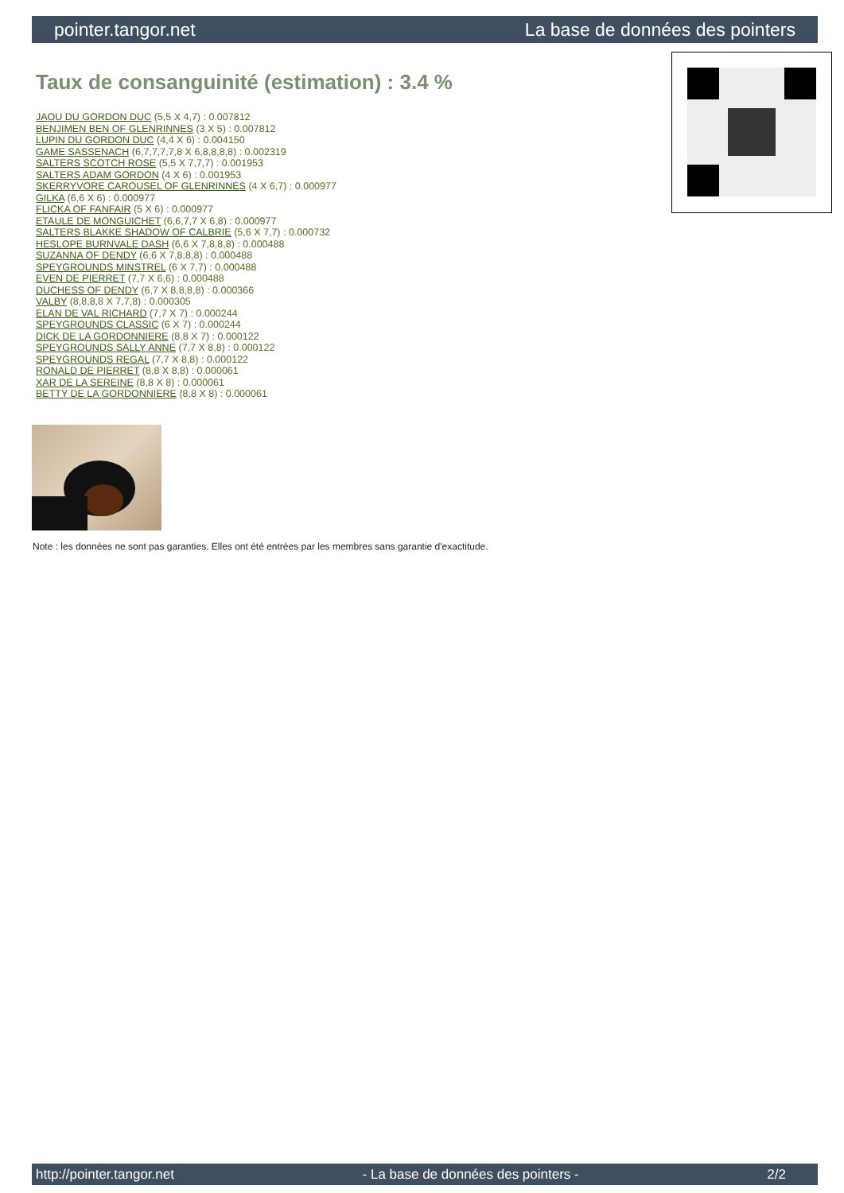pointer.tangor.net La base de données des pointers
Taux de consanguinité (estimation) : 3.4 %
JAOU DU GORDON DUC (5,5 X 4,7) : 0.007812
BENJIMEN BEN OF GLENRINNES (3 X 5) : 0.007812
LUPIN DU GORDON DUC (4,4 X 6) : 0.004150
GAME SASSENACH (6,7,7,7,7,8 X 6,8,8,8,8) : 0.002319
SALTERS SCOTCH ROSE (5,5 X 7,7,7) : 0.001953
SALTERS ADAM GORDON (4 X 6) : 0.001953
SKERRYVORE CAROUSEL OF GLENRINNES (4 X 6,7) : 0.000977
GILKA (6,6 X 6) : 0.000977
FLICKA OF FANFAIR (5 X 6) : 0.000977
ETAULE DE MONGUICHET (6,6,7,7 X 6,8) : 0.000977
SALTERS BLAKKE SHADOW OF CALBRIE (5,6 X 7,7) : 0.000732
HESLOPE BURNVALE DASH (6,6 X 7,8,8,8) : 0.000488
SUZANNA OF DENDY (6,6 X 7,8,8,8) : 0.000488
SPEYGROUNDS MINSTREL (6 X 7,7) : 0.000488
EVEN DE PIERRET (7,7 X 6,6) : 0.000488
DUCHESS OF DENDY (6,7 X 8,8,8,8) : 0.000366
VALBY (8,8,8,8 X 7,7,8) : 0.000305
ELAN DE VAL RICHARD (7,7 X 7) : 0.000244
SPEYGROUNDS CLASSIC (6 X 7) : 0.000244
DICK DE LA GORDONNIERE (8,8 X 7) : 0.000122
SPEYGROUNDS SALLY ANNE (7,7 X 8,8) : 0.000122
SPEYGROUNDS REGAL (7,7 X 8,8) : 0.000122
RONALD DE PIERRET (8,8 X 8,8) : 0.000061
XAR DE LA SEREINE (8,8 X 8) : 0.000061
BETTY DE LA GORDONNIERE (8,8 X 8) : 0.000061
Note : les données ne sont pas garanties. Elles ont été entrées par les membres sans garantie d'exactitude.
http://pointer.tangor.net - La base de données des pointers - 2/2